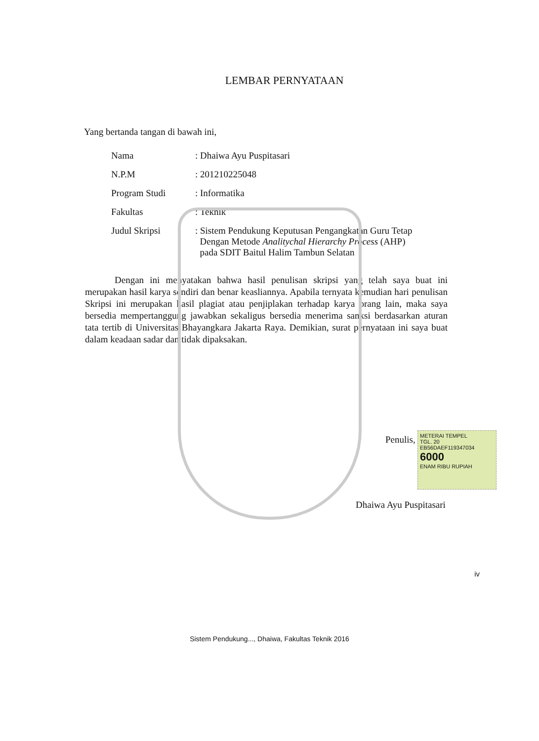LEMBAR PERNYATAAN
Yang bertanda tangan di bawah ini,
| Nama | : Dhaiwa Ayu Puspitasari |
| N.P.M | : 201210225048 |
| Program Studi | : Informatika |
| Fakultas | : Teknik |
| Judul Skripsi | : Sistem Pendukung Keputusan Pengangkatan Guru Tetap Dengan Metode Analitychal Hierarchy Process (AHP) pada SDIT Baitul Halim Tambun Selatan |
Dengan ini menyatakan bahwa hasil penulisan skripsi yang telah saya buat ini merupakan hasil karya sendiri dan benar keasliannya. Apabila ternyata kemudian hari penulisan Skripsi ini merupakan hasil plagiat atau penjiplakan terhadap karya orang lain, maka saya bersedia mempertanggung jawabkan sekaligus bersedia menerima sanksi berdasarkan aturan tata tertib di Universitas Bhayangkara Jakarta Raya. Demikian, surat pernyataan ini saya buat dalam keadaan sadar dan tidak dipaksakan.
Penulis,
METERAI TEMPEL
TGL. 20
EB56DAEF119347034
6000
ENAM RIBU RUPIAH
Dhaiwa Ayu Puspitasari
iv
Sistem Pendukung..., Dhaiwa, Fakultas Teknik 2016